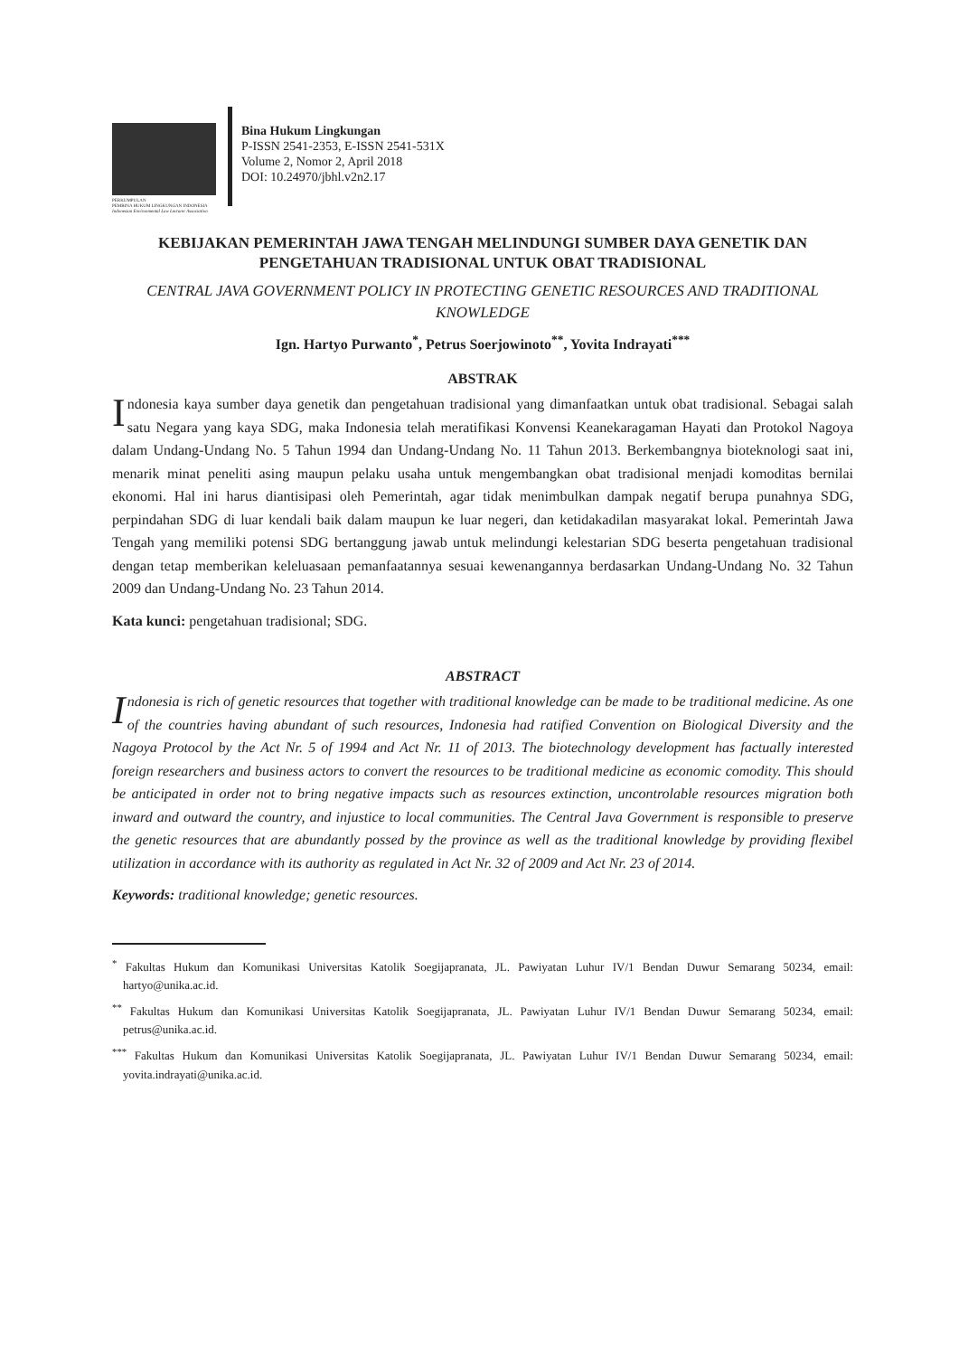PERKUMPULAN
PEMBINA HUKUM LINGKUNGAN INDONESIA
Indonesian Environmental Law Lecturer Association
Bina Hukum Lingkungan
P-ISSN 2541-2353, E-ISSN 2541-531X
Volume 2, Nomor 2, April 2018
DOI: 10.24970/jbhl.v2n2.17
KEBIJAKAN PEMERINTAH JAWA TENGAH MELINDUNGI SUMBER DAYA GENETIK DAN PENGETAHUAN TRADISIONAL UNTUK OBAT TRADISIONAL
CENTRAL JAVA GOVERNMENT POLICY IN PROTECTING GENETIC RESOURCES AND TRADITIONAL KNOWLEDGE
Ign. Hartyo Purwanto<sup>*</sup>, Petrus Soerjowinoto<sup>**</sup>, Yovita Indrayati<sup>***</sup>
ABSTRAK
Indonesia kaya sumber daya genetik dan pengetahuan tradisional yang dimanfaatkan untuk obat tradisional. Sebagai salah satu Negara yang kaya SDG, maka Indonesia telah meratifikasi Konvensi Keanekaragaman Hayati dan Protokol Nagoya dalam Undang-Undang No. 5 Tahun 1994 dan Undang-Undang No. 11 Tahun 2013. Berkembangnya bioteknologi saat ini, menarik minat peneliti asing maupun pelaku usaha untuk mengembangkan obat tradisional menjadi komoditas bernilai ekonomi. Hal ini harus diantisipasi oleh Pemerintah, agar tidak menimbulkan dampak negatif berupa punahnya SDG, perpindahan SDG di luar kendali baik dalam maupun ke luar negeri, dan ketidakadilan masyarakat lokal. Pemerintah Jawa Tengah yang memiliki potensi SDG bertanggung jawab untuk melindungi kelestarian SDG beserta pengetahuan tradisional dengan tetap memberikan keleluasaan pemanfaatannya sesuai kewenangannya berdasarkan Undang-Undang No. 32 Tahun 2009 dan Undang-Undang No. 23 Tahun 2014.
Kata kunci: pengetahuan tradisional; SDG.
ABSTRACT
Indonesia is rich of genetic resources that together with traditional knowledge can be made to be traditional medicine. As one of the countries having abundant of such resources, Indonesia had ratified Convention on Biological Diversity and the Nagoya Protocol by the Act Nr. 5 of 1994 and Act Nr. 11 of 2013. The biotechnology development has factually interested foreign researchers and business actors to convert the resources to be traditional medicine as economic comodity. This should be anticipated in order not to bring negative impacts such as resources extinction, uncontrolable resources migration both inward and outward the country, and injustice to local communities. The Central Java Government is responsible to preserve the genetic resources that are abundantly possed by the province as well as the traditional knowledge by providing flexibel utilization in accordance with its authority as regulated in Act Nr. 32 of 2009 and Act Nr. 23 of 2014.
Keywords: traditional knowledge; genetic resources.
<sup>*</sup> Fakultas Hukum dan Komunikasi Universitas Katolik Soegijapranata, JL. Pawiyatan Luhur IV/1 Bendan Duwur Semarang 50234, email: hartyo@unika.ac.id.
<sup>**</sup> Fakultas Hukum dan Komunikasi Universitas Katolik Soegijapranata, JL. Pawiyatan Luhur IV/1 Bendan Duwur Semarang 50234, email: petrus@unika.ac.id.
<sup>***</sup> Fakultas Hukum dan Komunikasi Universitas Katolik Soegijapranata, JL. Pawiyatan Luhur IV/1 Bendan Duwur Semarang 50234, email: yovita.indrayati@unika.ac.id.